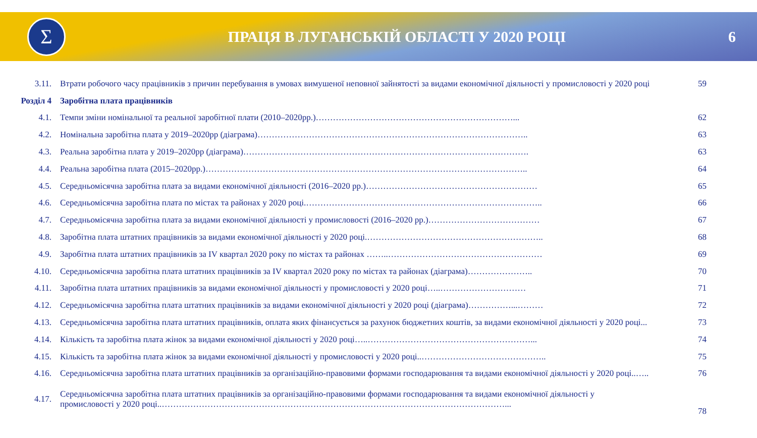Σ
ПРАЦЯ В ЛУГАНСЬКІЙ ОБЛАСТІ У 2020 РОЦІ
6
| 3.11. | Втрати робочого часу працівників з причин перебування в умовах вимушеної неповної зайнятості за видами економічної діяльності у промисловості у 2020 році | 59 |
| Розділ 4 | Заробітна плата працівників | |
| 4.1. | Темпи зміни номінальної та реальної заробітної плати (2010–2020рр.)……………………………………………………………... | 62 |
| 4.2. | Номінальна заробітна плата у 2019–2020рр (діаграма)………………………………………………………………………………….. | 63 |
| 4.3. | Реальна заробітна плата у 2019–2020рр (діаграма)………………………………………………………………………………………. | 63 |
| 4.4. | Реальна заробітна плата (2015–2020рр.)………………………………………………………………………………………………….. | 64 |
| 4.5. | Середньомісячна заробітна плата за видами економічної діяльності (2016–2020 рр.)…………………………………………………… | 65 |
| 4.6. | Середньомісячна заробітна плата по містах та районах у 2020 році.……………………………………………………………………….. | 66 |
| 4.7. | Середньомісячна заробітна плата за видами економічної діяльності у промисловості (2016–2020 рр.)………………………………… | 67 |
| 4.8. | Заробітна плата штатних працівників за видами економічної діяльності у 2020 році.…………………………………………………….. | 68 |
| 4.9. | Заробітна плата штатних працівників за IV квартал 2020 року по містах та районах ……..……………………………………………… | 69 |
| 4.10. | Середньомісячна заробітна плата штатних працівників за IV квартал 2020 року по містах та районах (діаграма)………………….. | 70 |
| 4.11. | Заробітна плата штатних працівників за видами економічної діяльності у промисловості у 2020 році…..………………………… | 71 |
| 4.12. | Середньомісячна заробітна плата штатних працівників за видами економічної діяльності у 2020 році (діаграма)……………...……… | 72 |
| 4.13. | Середньомісячна заробітна плата штатних працівників, оплата яких фінансується за рахунок бюджетних коштів, за видами економічної діяльності у 2020 році... | 73 |
| 4.14. | Кількість та заробітна плата жінок за видами економічної діяльності у 2020 році…..…………………………………………………... | 74 |
| 4.15. | Кількість та заробітна плата жінок за видами економічної діяльності у промисловості у 2020 році..…………………………………….. | 75 |
| 4.16. | Середньомісячна заробітна плата штатних працівників за організаційно-правовими формами господарювання та видами економічної діяльності у 2020 році..….. | 76 |
| 4.17. | Середньомісячна заробітна плата штатних працівників за організаційно-правовими формами господарювання та видами економічної діяльності у промисловості у 2020 році..…………………………………………………………………………………………………………... | 78 |